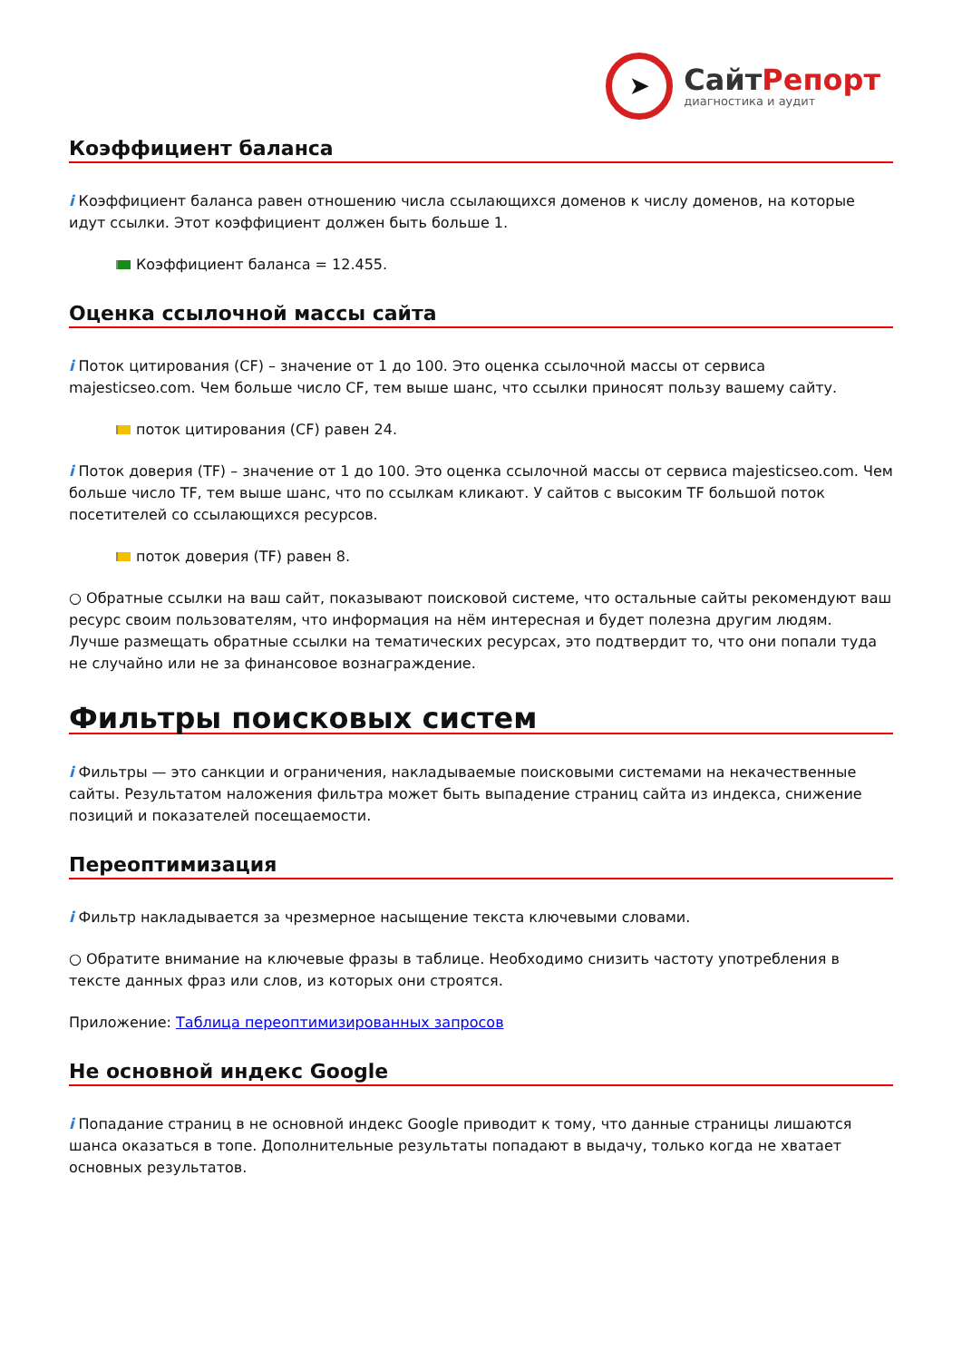➤
СайтРепорт
диагностика и аудит
Коэффициент баланса
i Коэффициент баланса равен отношению числа ссылающихся доменов к числу доменов, на которые идут ссылки. Этот коэффициент должен быть больше 1.
Коэффициент баланса = 12.455.
Оценка ссылочной массы сайта
i Поток цитирования (CF) – значение от 1 до 100. Это оценка ссылочной массы от сервиса majesticseo.com. Чем больше число CF, тем выше шанс, что ссылки приносят пользу вашему сайту.
поток цитирования (CF) равен 24.
i Поток доверия (TF) – значение от 1 до 100. Это оценка ссылочной массы от сервиса majesticseo.com. Чем больше число TF, тем выше шанс, что по ссылкам кликают. У сайтов с высоким TF большой поток посетителей со ссылающихся ресурсов.
поток доверия (TF) равен 8.
○ Обратные ссылки на ваш сайт, показывают поисковой системе, что остальные сайты рекомендуют ваш ресурс своим пользователям, что информация на нём интересная и будет полезна другим людям.
Лучше размещать обратные ссылки на тематических ресурсах, это подтвердит то, что они попали туда не случайно или не за финансовое вознаграждение.
Фильтры поисковых систем
i Фильтры — это санкции и ограничения, накладываемые поисковыми системами на некачественные сайты. Результатом наложения фильтра может быть выпадение страниц сайта из индекса, снижение позиций и показателей посещаемости.
Переоптимизация
i Фильтр накладывается за чрезмерное насыщение текста ключевыми словами.
○ Обратите внимание на ключевые фразы в таблице. Необходимо снизить частоту употребления в тексте данных фраз или слов, из которых они строятся.
Приложение: Таблица переоптимизированных запросов
Не основной индекс Google
i Попадание страниц в не основной индекс Google приводит к тому, что данные страницы лишаются шанса оказаться в топе. Дополнительные результаты попадают в выдачу, только когда не хватает основных результатов.